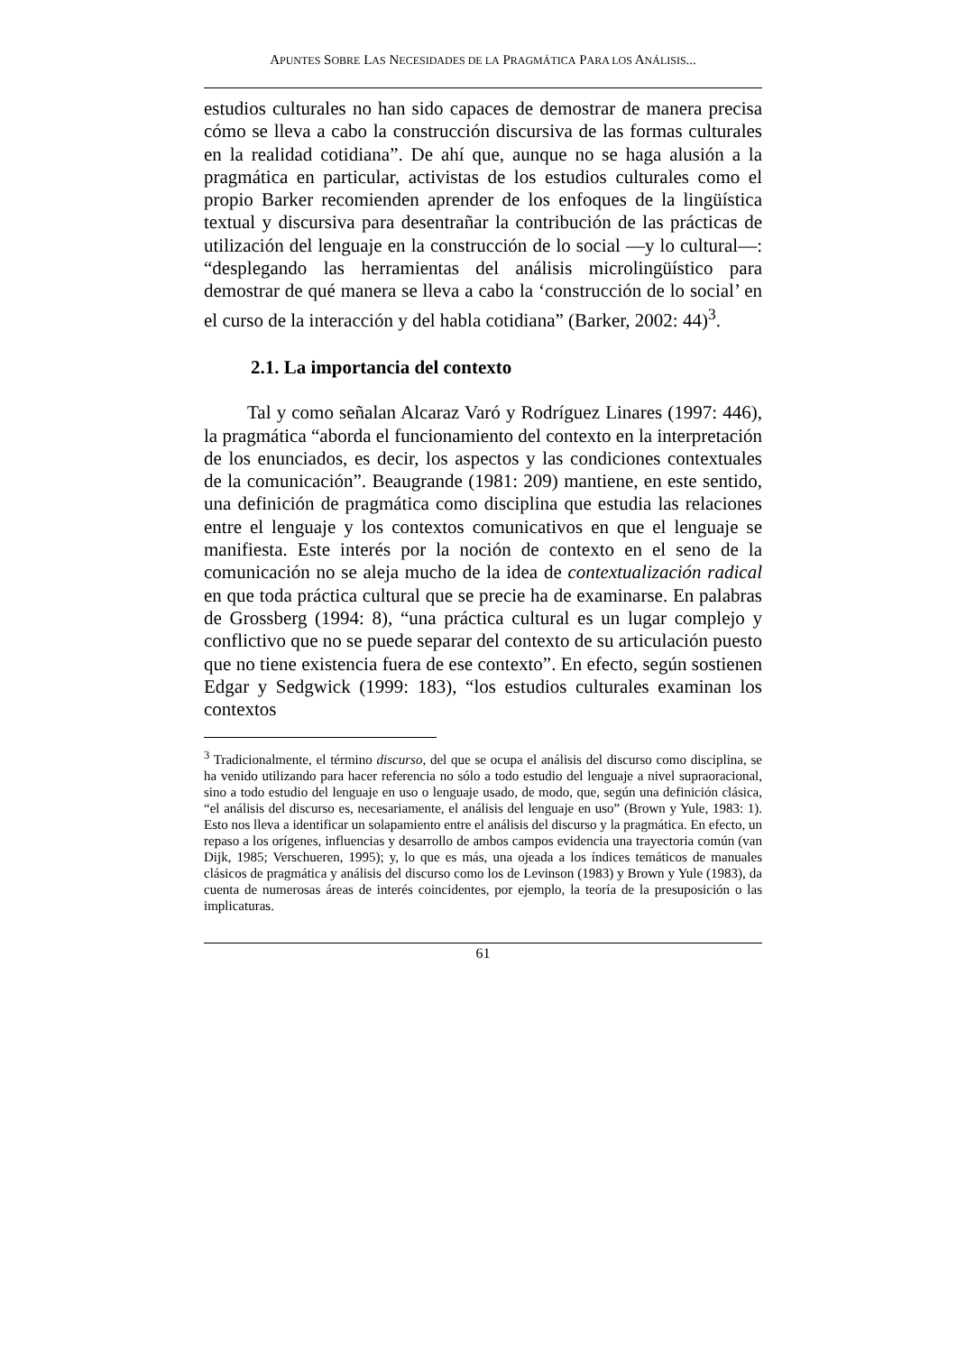APUNTES SOBRE LAS NECESIDADES DE LA PRAGMÁTICA PARA LOS ANÁLISIS...
estudios culturales no han sido capaces de demostrar de manera precisa cómo se lleva a cabo la construcción discursiva de las formas culturales en la realidad cotidiana”. De ahí que, aunque no se haga alusión a la pragmática en particular, activistas de los estudios culturales como el propio Barker recomienden aprender de los enfoques de la lingüística textual y discursiva para desentrañar la contribución de las prácticas de utilización del lenguaje en la construcción de lo social —y lo cultural—: “desplegando las herramientas del análisis microlingüístico para demostrar de qué manera se lleva a cabo la ‘construcción de lo social’ en el curso de la interacción y del habla cotidiana” (Barker, 2002: 44)<sup>3</sup>.
2.1. La importancia del contexto
Tal y como señalan Alcaraz Varó y Rodríguez Linares (1997: 446), la pragmática “aborda el funcionamiento del contexto en la interpretación de los enunciados, es decir, los aspectos y las condiciones contextuales de la comunicación”. Beaugrande (1981: 209) mantiene, en este sentido, una definición de pragmática como disciplina que estudia las relaciones entre el lenguaje y los contextos comunicativos en que el lenguaje se manifiesta. Este interés por la noción de contexto en el seno de la comunicación no se aleja mucho de la idea de contextualización radical en que toda práctica cultural que se precie ha de examinarse. En palabras de Grossberg (1994: 8), “una práctica cultural es un lugar complejo y conflictivo que no se puede separar del contexto de su articulación puesto que no tiene existencia fuera de ese contexto”. En efecto, según sostienen Edgar y Sedgwick (1999: 183), “los estudios culturales examinan los contextos
<sup>3</sup> Tradicionalmente, el término discurso, del que se ocupa el análisis del discurso como disciplina, se ha venido utilizando para hacer referencia no sólo a todo estudio del lenguaje a nivel supraoracional, sino a todo estudio del lenguaje en uso o lenguaje usado, de modo, que, según una definición clásica, “el análisis del discurso es, necesariamente, el análisis del lenguaje en uso” (Brown y Yule, 1983: 1). Esto nos lleva a identificar un solapamiento entre el análisis del discurso y la pragmática. En efecto, un repaso a los orígenes, influencias y desarrollo de ambos campos evidencia una trayectoria común (van Dijk, 1985; Verschueren, 1995); y, lo que es más, una ojeada a los índices temáticos de manuales clásicos de pragmática y análisis del discurso como los de Levinson (1983) y Brown y Yule (1983), da cuenta de numerosas áreas de interés coincidentes, por ejemplo, la teoría de la presuposición o las implicaturas.
61